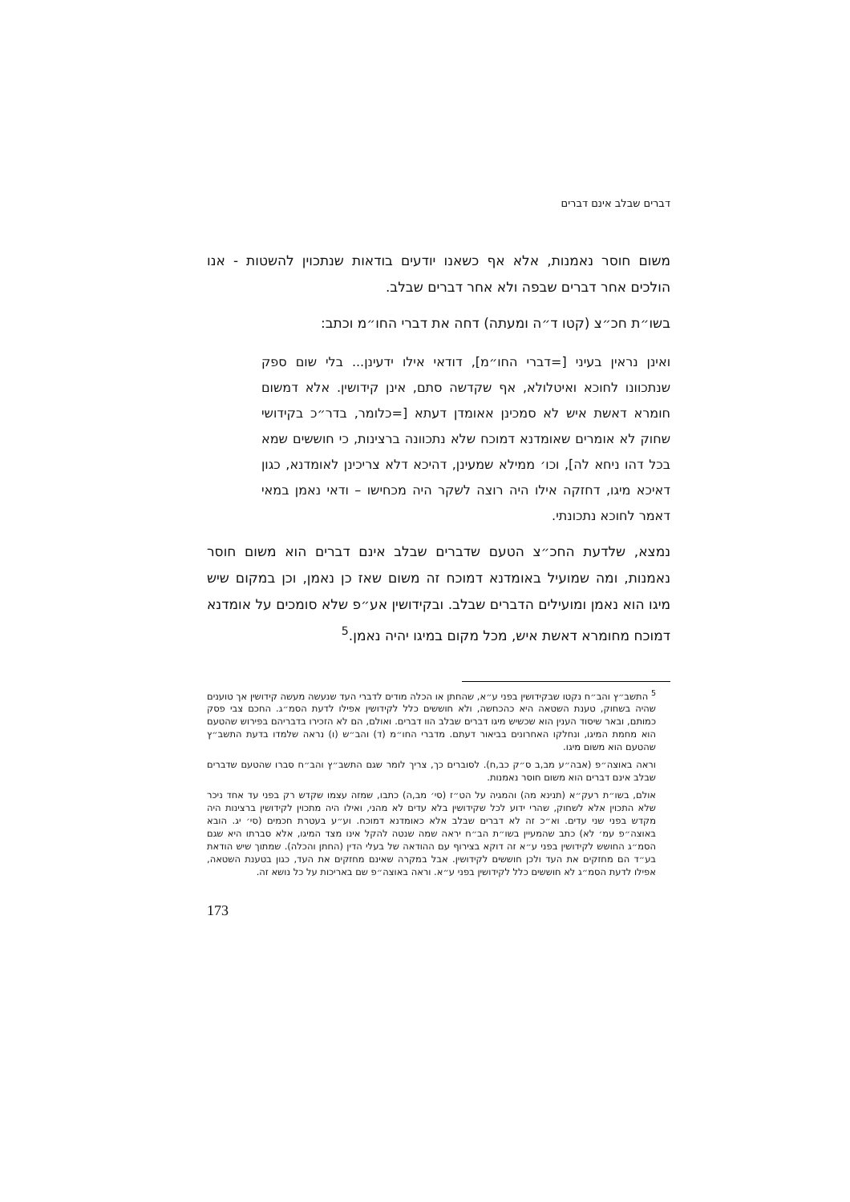דברים שבלב אינם דברים
משום חוסר נאמנות, אלא אף כשאנו יודעים בודאות שנתכוין להשטות - אנו הולכים אחר דברים שבפה ולא אחר דברים שבלב.
בשו״ת חכ״צ (קטו ד״ה ומעתה) דחה את דברי החו״מ וכתב:
ואינן נראין בעיני [=דברי החו״מ], דודאי אילו ידעינן... בלי שום ספק שנתכוונו לחוכא ואיטלולא, אף שקדשה סתם, אינן קידושין. אלא דמשום חומרא דאשת איש לא סמכינן אאומדן דעתא [=כלומר, בדר״כ בקידושי שחוק לא אומרים שאומדנא דמוכח שלא נתכוונה ברצינות, כי חוששים שמא בכל דהו ניחא לה], וכו׳ ממילא שמעינן, דהיכא דלא צריכינן לאומדנא, כגון דאיכא מיגו, דחזקה אילו היה רוצה לשקר היה מכחישו – ודאי נאמן במאי דאמר לחוכא נתכונתי.
נמצא, שלדעת החכ״צ הטעם שדברים שבלב אינם דברים הוא משום חוסר נאמנות, ומה שמועיל באומדנא דמוכח זה משום שאז כן נאמן, וכן במקום שיש מיגו הוא נאמן ומועילים הדברים שבלב. ובקידושין אע״פ שלא סומכים על אומדנא דמוכח מחומרא דאשת איש, מכל מקום במיגו יהיה נאמן.<sup>5</sup>
<sup>5</sup> התשב״ץ והב״ח נקטו שבקידושין בפני ע״א, שהחתן או הכלה מודים לדברי העד שנעשה מעשה קידושין אך טוענים שהיה בשחוק, טענת השטאה היא כהכחשה, ולא חוששים כלל לקידושין אפילו לדעת הסמ״ג. החכם צבי פסק כמותם, ובאר שיסוד הענין הוא שכשיש מיגו דברים שבלב הוו דברים. ואולם, הם לא הזכירו בדבריהם בפירוש שהטעם הוא מחמת המיגו, ונחלקו האחרונים בביאור דעתם. מדברי החו״מ (ד) והב״ש (ו) נראה שלמדו בדעת התשב״ץ שהטעם הוא משום מיגו.
וראה באוצה״פ (אבה״ע מב,ב ס״ק כב,ח). לסוברים כך, צריך לומר שגם התשב״ץ והב״ח סברו שהטעם שדברים שבלב אינם דברים הוא משום חוסר נאמנות.
אולם, בשו״ת רעק״א (תנינא מה) והמגיה על הט״ז (סי׳ מב,ה) כתבו, שמזה עצמו שקדש רק בפני עד אחד ניכר שלא התכוין אלא לשחוק, שהרי ידוע לכל שקידושין בלא עדים לא מהני, ואילו היה מתכוין לקידושין ברצינות היה מקדש בפני שני עדים. וא״כ זה לא דברים שבלב אלא כאומדנא דמוכח. וע״ע בעטרת חכמים (סי׳ יג. הובא באוצה״פ עמ׳ לא) כתב שהמעיין בשו״ת הב״ח יראה שמה שנטה להקל אינו מצד המיגו, אלא סברתו היא שגם הסמ״ג החושש לקידושין בפני ע״א זה דוקא בצירוף עם ההודאה של בעלי הדין (החתן והכלה). שמתוך שיש הודאת בע״ד הם מחזקים את העד ולכן חוששים לקידושין. אבל במקרה שאינם מחזקים את העד, כגון בטענת השטאה, אפילו לדעת הסמ״ג לא חוששים כלל לקידושין בפני ע״א. וראה באוצה״פ שם באריכות על כל נושא זה.
173